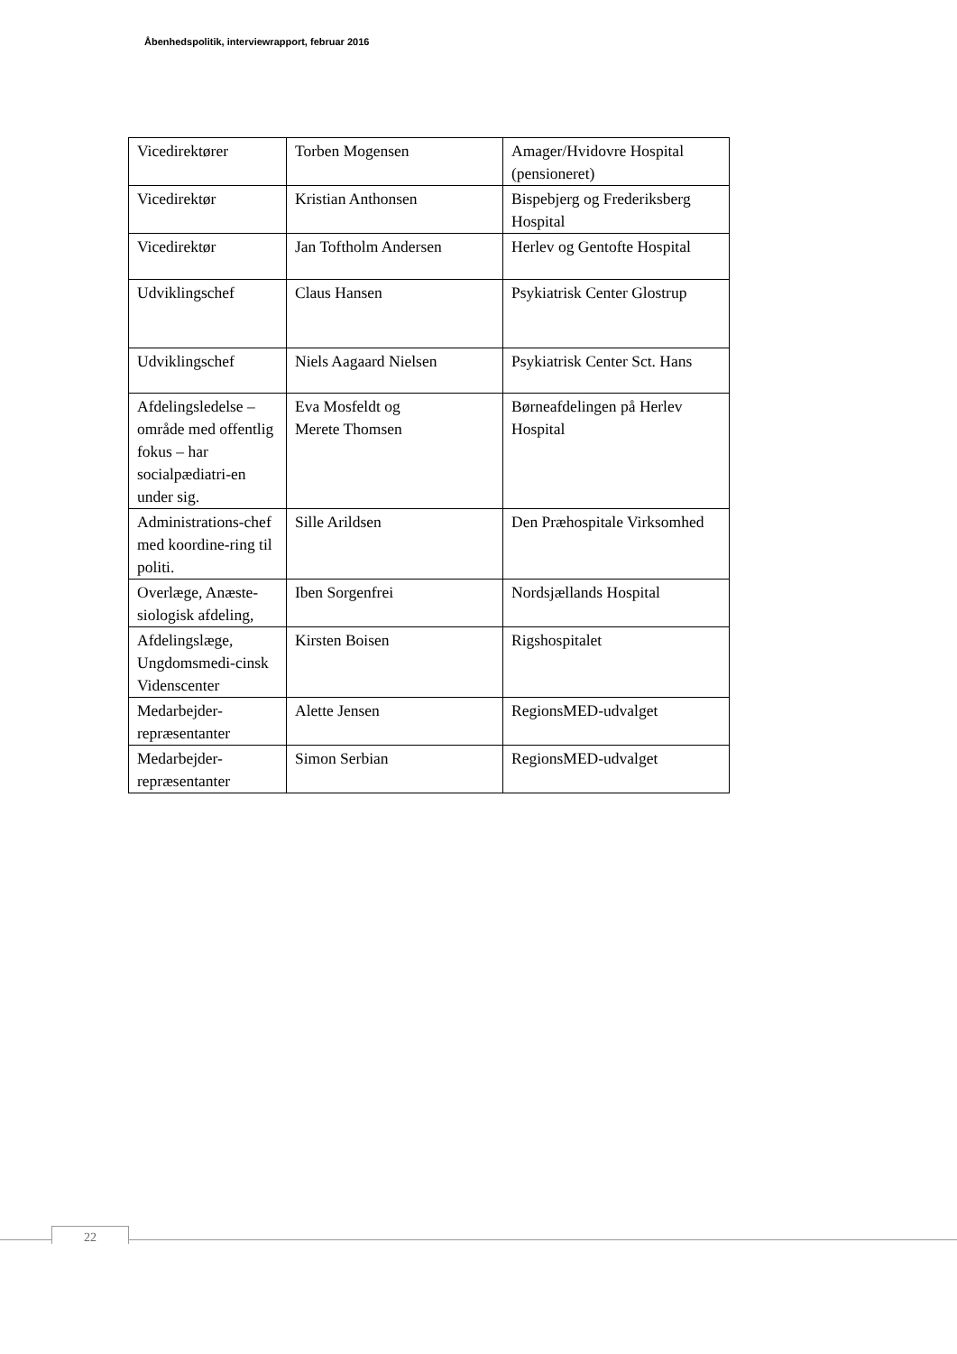Åbenhedspolitik, interviewrapport, februar 2016
| Vicedirektører | Torben Mogensen | Amager/Hvidovre Hospital (pensioneret) |
| Vicedirektør | Kristian Anthonsen | Bispebjerg og Frederiksberg Hospital |
| Vicedirektør | Jan Toftholm Andersen | Herlev og Gentofte Hospital |
| Udviklingschef | Claus Hansen | Psykiatrisk Center Glostrup |
| Udviklingschef | Niels Aagaard Nielsen | Psykiatrisk Center Sct. Hans |
| Afdelingsledelse – område med offentlig fokus – har socialpædiatri-en under sig. | Eva Mosfeldt og Merete Thomsen | Børneafdelingen på Herlev Hospital |
| Administrations-chef med koordine-ring til politi. | Sille Arildsen | Den Præhospitale Virksomhed |
| Overlæge, Anæste-siologisk afdeling, | Iben Sorgenfrei | Nordsjællands Hospital |
| Afdelingslæge, Ungdomsmedi-cinsk Videnscenter | Kirsten Boisen | Rigshospitalet |
| Medarbejder-repræsentanter | Alette Jensen | RegionsMED-udvalget |
| Medarbejder-repræsentanter | Simon Serbian | RegionsMED-udvalget |
22